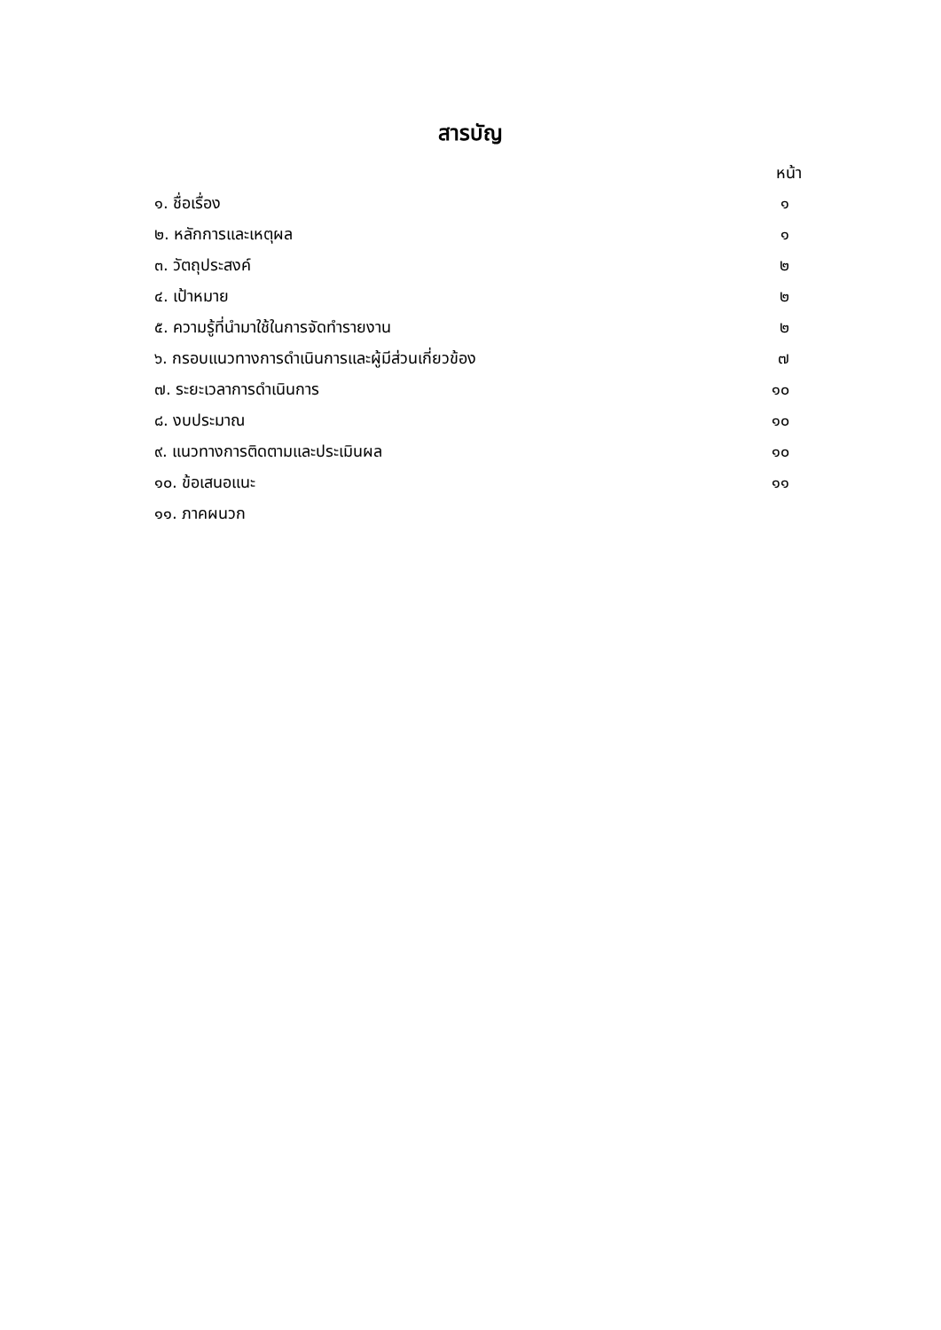สารบัญ
หน้า
| ๑. ชื่อเรื่อง | ๑ |
| ๒. หลักการและเหตุผล | ๑ |
| ๓. วัตถุประสงค์ | ๒ |
| ๔. เป้าหมาย | ๒ |
| ๕. ความรู้ที่นำมาใช้ในการจัดทำรายงาน | ๒ |
| ๖. กรอบแนวทางการดำเนินการและผู้มีส่วนเกี่ยวข้อง | ๗ |
| ๗. ระยะเวลาการดำเนินการ | ๑๐ |
| ๘. งบประมาณ | ๑๐ |
| ๙. แนวทางการติดตามและประเมินผล | ๑๐ |
| ๑๐. ข้อเสนอแนะ | ๑๑ |
| ๑๑. ภาคผนวก | |